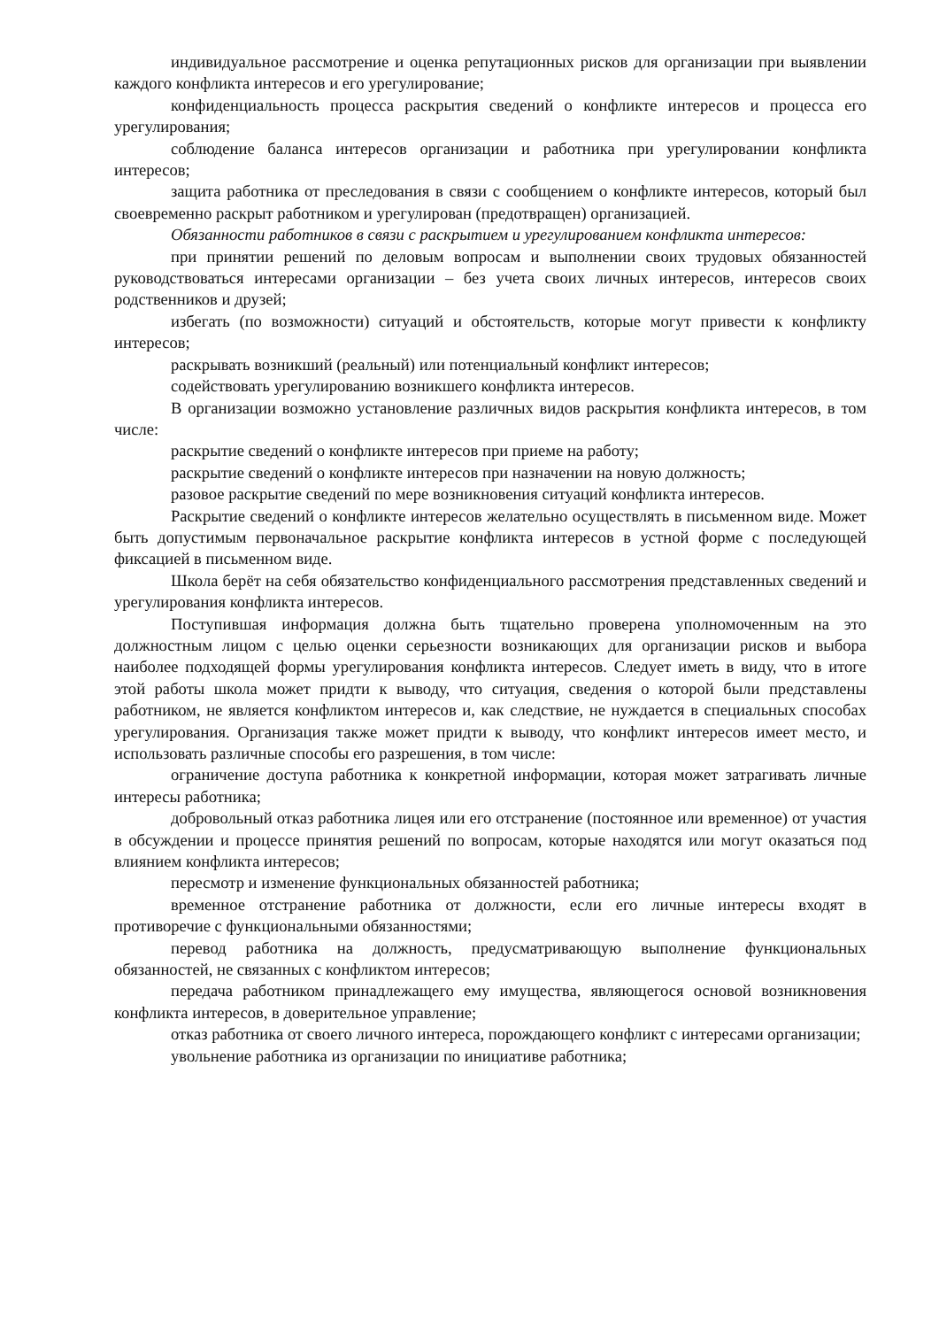индивидуальное рассмотрение и оценка репутационных рисков для организации при выявлении каждого конфликта интересов и его урегулирование;
конфиденциальность процесса раскрытия сведений о конфликте интересов и процесса его урегулирования;
соблюдение баланса интересов организации и работника при урегулировании конфликта интересов;
защита работника от преследования в связи с сообщением о конфликте интересов, который был своевременно раскрыт работником и урегулирован (предотвращен) организацией.
Обязанности работников в связи с раскрытием и урегулированием конфликта интересов:
при принятии решений по деловым вопросам и выполнении своих трудовых обязанностей руководствоваться интересами организации – без учета своих личных интересов, интересов своих родственников и друзей;
избегать (по возможности) ситуаций и обстоятельств, которые могут привести к конфликту интересов;
раскрывать возникший (реальный) или потенциальный конфликт интересов;
содействовать урегулированию возникшего конфликта интересов.
В организации возможно установление различных видов раскрытия конфликта интересов, в том числе:
раскрытие сведений о конфликте интересов при приеме на работу;
раскрытие сведений о конфликте интересов при назначении на новую должность;
разовое раскрытие сведений по мере возникновения ситуаций конфликта интересов.
Раскрытие сведений о конфликте интересов желательно осуществлять в письменном виде. Может быть допустимым первоначальное раскрытие конфликта интересов в устной форме с последующей фиксацией в письменном виде.
Школа берёт на себя обязательство конфиденциального рассмотрения представленных сведений и урегулирования конфликта интересов.
Поступившая информация должна быть тщательно проверена уполномоченным на это должностным лицом с целью оценки серьезности возникающих для организации рисков и выбора наиболее подходящей формы урегулирования конфликта интересов. Следует иметь в виду, что в итоге этой работы школа может придти к выводу, что ситуация, сведения о которой были представлены работником, не является конфликтом интересов и, как следствие, не нуждается в специальных способах урегулирования. Организация также может придти к выводу, что конфликт интересов имеет место, и использовать различные способы его разрешения, в том числе:
ограничение доступа работника к конкретной информации, которая может затрагивать личные интересы работника;
добровольный отказ работника лицея или его отстранение (постоянное или временное) от участия в обсуждении и процессе принятия решений по вопросам, которые находятся или могут оказаться под влиянием конфликта интересов;
пересмотр и изменение функциональных обязанностей работника;
временное отстранение работника от должности, если его личные интересы входят в противоречие с функциональными обязанностями;
перевод работника на должность, предусматривающую выполнение функциональных обязанностей, не связанных с конфликтом интересов;
передача работником принадлежащего ему имущества, являющегося основой возникновения конфликта интересов, в доверительное управление;
отказ работника от своего личного интереса, порождающего конфликт с интересами организации;
увольнение работника из организации по инициативе работника;